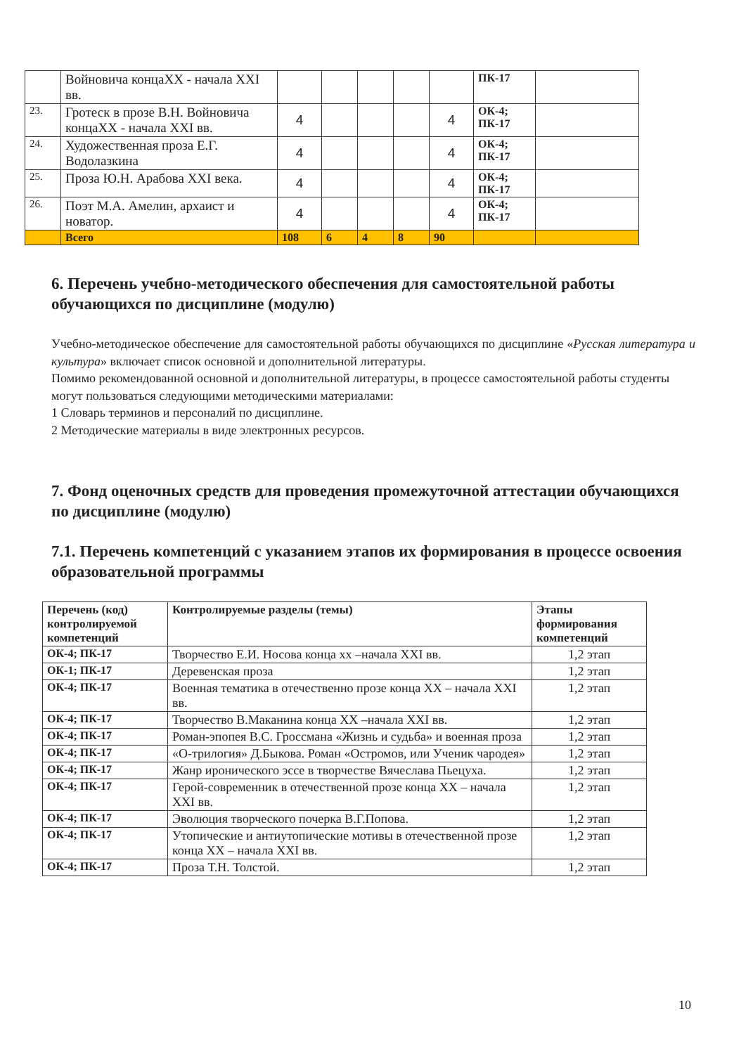| | Войновича концаXX - начала XXI вв. | | | | | | ПК-17 | |
| 23. | Гротеск в прозе В.Н. Войновича концаXX - начала XXI вв. | 4 | | | | 4 | ОК-4; ПК-17 | |
| 24. | Художественная проза Е.Г. Водолазкина | 4 | | | | 4 | ОК-4; ПК-17 | |
| 25. | Проза Ю.Н. Арабова XXI века. | 4 | | | | 4 | ОК-4; ПК-17 | |
| 26. | Поэт М.А. Амелин, архаист и новатор. | 4 | | | | 4 | ОК-4; ПК-17 | |
| | Всего | 108 | 6 | 4 | 8 | 90 | | |
6. Перечень учебно-методического обеспечения для самостоятельной работы обучающихся по дисциплине (модулю)
Учебно-методическое обеспечение для самостоятельной работы обучающихся по дисциплине «Русская литература и культура» включает список основной и дополнительной литературы.
Помимо рекомендованной основной и дополнительной литературы, в процессе самостоятельной работы студенты могут пользоваться следующими методическими материалами:
1 Словарь терминов и персоналий по дисциплине.
2 Методические материалы в виде электронных ресурсов.
7. Фонд оценочных средств для проведения промежуточной аттестации обучающихся по дисциплине (модулю)
7.1. Перечень компетенций с указанием этапов их формирования в процессе освоения образовательной программы
| Перечень (код) контролируемой компетенций | Контролируемые разделы (темы) | Этапы формирования компетенций |
| --- | --- | --- |
| ОК-4; ПК-17 | Творчество Е.И. Носова конца хх –начала XXI вв. | 1,2 этап |
| ОК-1; ПК-17 | Деревенская проза | 1,2 этап |
| ОК-4; ПК-17 | Военная тематика в отечественно прозе конца XX – начала XXI вв. | 1,2 этап |
| ОК-4; ПК-17 | Творчество В.Маканина конца XX –начала XXI вв. | 1,2 этап |
| ОК-4; ПК-17 | Роман-эпопея В.С. Гроссмана «Жизнь и судьба» и военная проза | 1,2 этап |
| ОК-4; ПК-17 | «О-трилогия» Д.Быкова. Роман «Остромов, или Ученик чародея» | 1,2 этап |
| ОК-4; ПК-17 | Жанр иронического эссе в творчестве Вячеслава Пьецуха. | 1,2 этап |
| ОК-4; ПК-17 | Герой-современник в отечественной прозе конца XX – начала XXI вв. | 1,2 этап |
| ОК-4; ПК-17 | Эволюция творческого почерка В.Г.Попова. | 1,2 этап |
| ОК-4; ПК-17 | Утопические и антиутопические мотивы в отечественной прозе конца XX – начала XXI вв. | 1,2 этап |
| ОК-4; ПК-17 | Проза Т.Н. Толстой. | 1,2 этап |
10